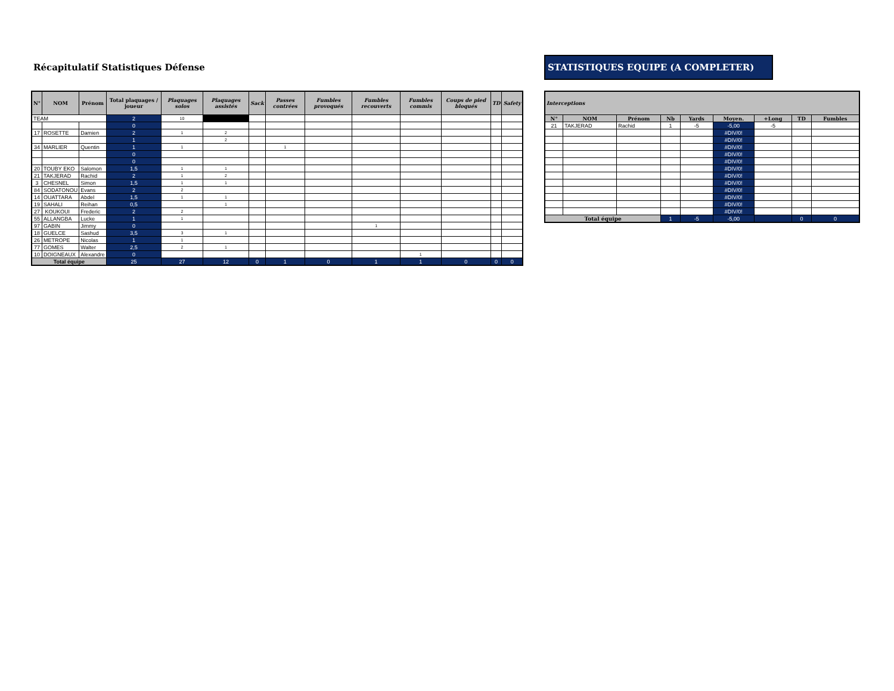Récapitulatif Statistiques Défense
| N° | NOM | Prénom | Total plaquages / joueur | Plaquages solos | Plaquages assistés | Sack | Passes contrées | Fumbles provoqués | Fumbles recouverts | Fumbles commis | Coups de pied bloqués | TD | Safety |
| --- | --- | --- | --- | --- | --- | --- | --- | --- | --- | --- | --- | --- | --- |
| TEAM | | | 2 | 10 | | | | | | | | | |
| | | | 0 | | | | | | | | | | |
| 17 | ROSETTE | Damien | 2 | 1 | 2 | | | | | | | | |
| | | | 1 | | 2 | | | | | | | | |
| 34 | MARLIER | Quentin | 1 | 1 | | | 1 | | | | | | |
| | | | 0 | | | | | | | | | | |
| | | | 0 | | | | | | | | | | |
| 20 | TOUBY EKO | Salomon | 1,5 | 1 | 1 | | | | | | | | |
| 21 | TAKJERAD | Rachid | 2 | 1 | 2 | | | | | | | | |
| 3 | CHESNEL | Simon | 1,5 | 1 | 1 | | | | | | | | |
| 84 | SODATONOU | Evans | 2 | 2 | | | | | | | | | |
| 14 | OUATTARA | Abdel | 1,5 | 1 | 1 | | | | | | | | |
| 19 | SAHALI | Reihan | 0,5 | | 1 | | | | | | | | |
| 27 | KOUKOUI | Frederic | 2 | 2 | | | | | | | | | |
| 55 | ALLANGBA | Lucke | 1 | 1 | | | | | | | | | |
| 97 | GABIN | Jimmy | 0 | | | | | | 1 | | | | |
| 18 | GUELCE | Sashud | 3,5 | 3 | 1 | | | | | | | | |
| 26 | METROPE | Nicolas | 1 | 1 | | | | | | | | | |
| 77 | GOMES | Walter | 2,5 | 2 | 1 | | | | | | | | |
| 10 | DOIGNEAUX | Alexandre | 0 | | | | | | | 1 | | | |
| Total équipe | | | 25 | 27 | 12 | 0 | 1 | 0 | 1 | 1 | 0 | 0 | 0 |
STATISTIQUES EQUIPE (A COMPLETER)
| Interceptions | | | | | | | | |
| --- | --- | --- | --- | --- | --- | --- | --- | --- |
| N° | NOM | Prénom | Nb | Yards | Moyen. | +Long | TD | Fumbles |
| 21 | TAKJERAD | Rachid | 1 | -5 | -5,00 | -5 | | |
| | | | | | #DIV/0! | | | |
| | | | | | #DIV/0! | | | |
| | | | | | #DIV/0! | | | |
| | | | | | #DIV/0! | | | |
| | | | | | #DIV/0! | | | |
| | | | | | #DIV/0! | | | |
| | | | | | #DIV/0! | | | |
| | | | | | #DIV/0! | | | |
| | | | | | #DIV/0! | | | |
| | | | | | #DIV/0! | | | |
| | | | | | #DIV/0! | | | |
| | | | | | #DIV/0! | | | |
| Total équipe | | | 1 | -5 | -5,00 | | 0 | 0 |